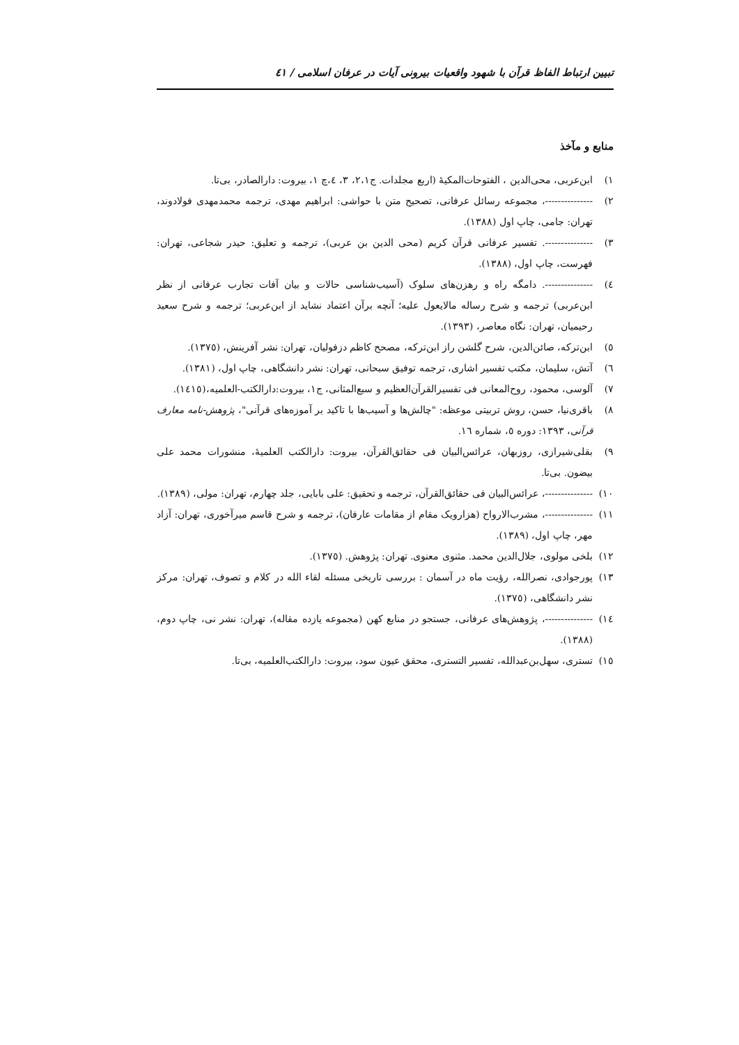تبیین ارتباط الفاظ قرآن با شهود واقعیات بیرونی آیات در عرفان اسلامی / ٤١
منابع و مآخذ
١) ابن‌عربی، محی‌الدین ، الفتوحات‌المکیهٔ (اربع مجلدات. ج٢،١، ٣، ٤،چ ١، بیروت: دارالصادر، بی‌تا.
٢) ---------------، مجموعه رسائل عرفانی، تصحیح متن با حواشی: ابراهیم مهدی، ترجمه محمدمهدی فولادوند، تهران: جامی، چاپ اول (١٣٨٨).
٣) ---------------. تفسیر عرفانی قرآن کریم (محی الدین بن عربی)، ترجمه و تعلیق: حیدر شجاعی، تهران: فهرست، چاپ اول، (١٣٨٨).
٤) ---------------. دامگه راه و رهزن‌های سلوک (آسیب‌شناسی حالات و بیان آفات تجارب عرفانی از نظر ابن‌عربی) ترجمه و شرح رساله مالایعول علیه؛ آنچه برآن اعتماد نشاید از ابن‌عربی؛ ترجمه و شرح سعید رحیمیان، تهران: نگاه معاصر، (١٣٩٣).
٥) ابن‌ترکه، صائن‌الدین، شرح گلشن راز ابن‌ترکه، مصحح کاظم دزفولیان، تهران: نشر آفرینش، (١٣٧٥).
٦) آتش، سلیمان، مکتب تفسیر اشاری، ترجمه توفیق سبحانی، تهران: نشر دانشگاهی، چاپ اول، (١٣٨١).
٧) آلوسی، محمود، روح‌المعانی فی تفسیرالقرآن‌العظیم و سبع‌المثانی، ج١، بیروت:دارالکتب-العلمیه،(١٤١٥).
٨) باقری‌نیا، حسن، روش تربیتی موعظه: "چالش‌ها و آسیب‌ها با تاکید بر آموزه‌های قرآنی"، پژوهش-نامه معارف قرآنی، ١٣٩٣: دوره ٥، شماره ١٦.
٩) بقلی‌شیرازی، روزبهان، عرائس‌البیان فی حقائق‌القرآن، بیروت: دارالکتب العلمیهٔ، منشورات محمد علی بیضون. بی‌تا.
١٠) ---------------، عرائس‌البیان فی حقائق‌القرآن، ترجمه و تحقیق: علی بابایی، جلد چهارم، تهران: مولی، (١٣٨٩).
١١) ---------------، مشرب‌الارواح (هزارویک مقام از مقامات عارفان)، ترجمه و شرح قاسم میرآخوری، تهران: آزاد مهر، چاپ اول، (١٣٨٩).
١٢) بلخی مولوی، جلال‌الدین محمد. مثنوی معنوی. تهران: پژوهش. (١٣٧٥).
١٣) پورجوادی، نصرالله، رؤیت ماه در آسمان : بررسی تاریخی مسئله لقاء الله در کلام و تصوف، تهران: مرکز نشر دانشگاهی، (١٣٧٥).
١٤) ---------------، پژوهش‌های عرفانی، جستجو در منابع کهن (مجموعه یازده مقاله)، تهران: نشر نی، چاپ دوم، (١٣٨٨).
١٥) تستری، سهل‌بن‌عبدالله، تفسیر التستری، محقق عیون سود، بیروت: دارالکتب‌العلمیه، بی‌تا.